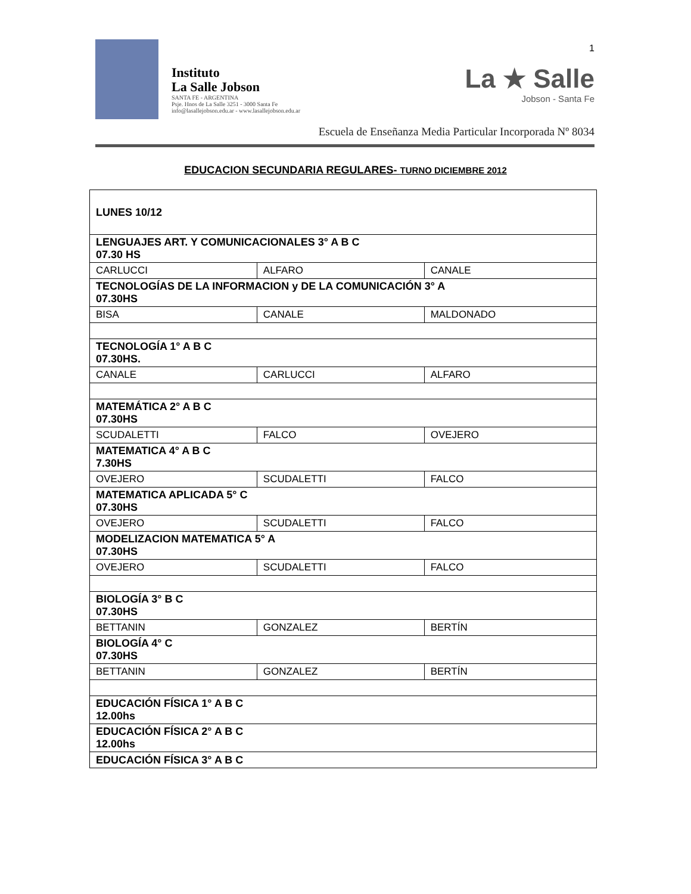1
Instituto
La Salle Jobson
SANTA FE - ARGENTINA
Psje. Hnos de La Salle 3251 - 3000 Santa Fe
info@lasallejobson.edu.ar - www.lasallejobson.edu.ar
La ★ Salle
Jobson - Santa Fe
Escuela de Enseñanza Media Particular Incorporada Nº 8034
EDUCACION SECUNDARIA REGULARES- TURNO DICIEMBRE 2012
| LUNES 10/12 | | |
| LENGUAJES ART. Y COMUNICACIONALES 3° A B C 07.30 HS | | |
| CARLUCCI | ALFARO | CANALE |
| TECNOLOGÍAS DE LA INFORMACION y DE LA COMUNICACIÓN 3° A 07.30HS | | |
| BISA | CANALE | MALDONADO |
| TECNOLOGÍA 1° A B C 07.30HS. | | |
| CANALE | CARLUCCI | ALFARO |
| MATEMÁTICA 2° A B C 07.30HS | | |
| SCUDALETTI | FALCO | OVEJERO |
| MATEMATICA 4° A B C 7.30HS | | |
| OVEJERO | SCUDALETTI | FALCO |
| MATEMATICA APLICADA 5° C 07.30HS | | |
| OVEJERO | SCUDALETTI | FALCO |
| MODELIZACION MATEMATICA 5° A 07.30HS | | |
| OVEJERO | SCUDALETTI | FALCO |
| BIOLOGÍA 3° B C 07.30HS | | |
| BETTANIN | GONZALEZ | BERTÍN |
| BIOLOGÍA 4° C 07.30HS | | |
| BETTANIN | GONZALEZ | BERTÍN |
| EDUCACIÓN FÍSICA 1° A B C 12.00hs | | |
| EDUCACIÓN FÍSICA 2° A B C 12.00hs | | |
| EDUCACIÓN FÍSICA 3° A B C | | |